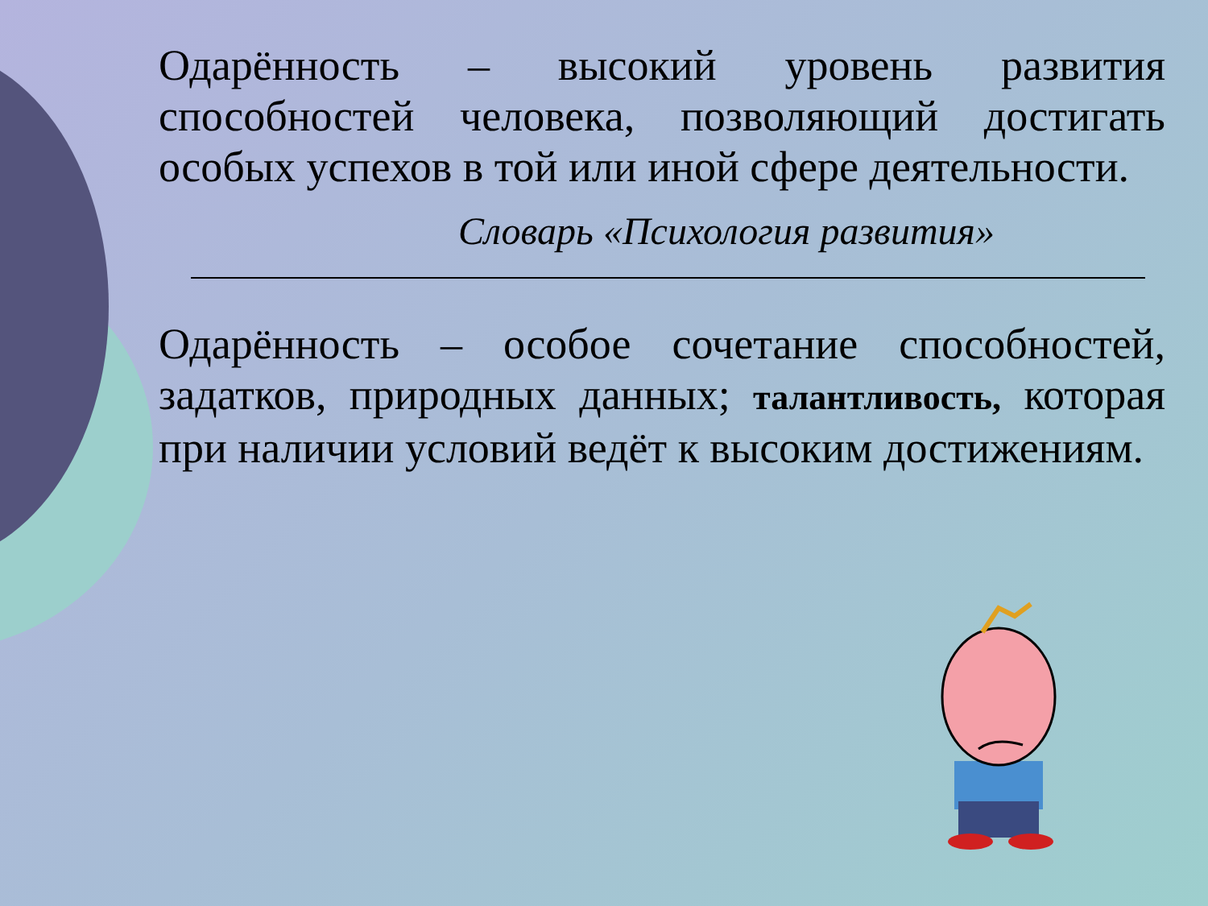Одарённость – высокий уровень развития способностей человека, позволяющий достигать особых успехов в той или иной сфере деятельности.
Словарь «Психология развития»
Одарённость – особое сочетание способностей, задатков, природных данных; талантливость, которая при наличии условий ведёт к высоким достижениям.